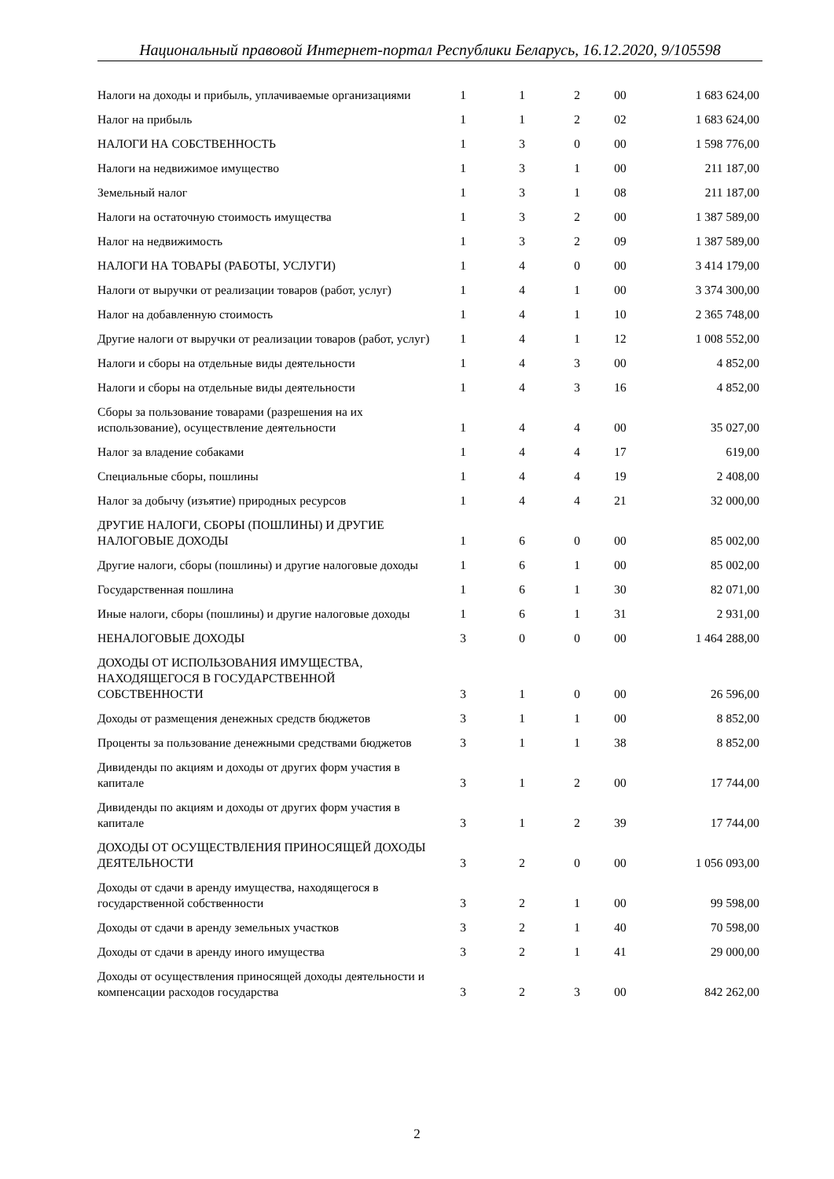Национальный правовой Интернет-портал Республики Беларусь, 16.12.2020, 9/105598
| Налоги на доходы и прибыль, уплачиваемые организациями | 1 | 1 | 2 | 00 | 1 683 624,00 |
| Налог на прибыль | 1 | 1 | 2 | 02 | 1 683 624,00 |
| НАЛОГИ НА СОБСТВЕННОСТЬ | 1 | 3 | 0 | 00 | 1 598 776,00 |
| Налоги на недвижимое имущество | 1 | 3 | 1 | 00 | 211 187,00 |
| Земельный налог | 1 | 3 | 1 | 08 | 211 187,00 |
| Налоги на остаточную стоимость имущества | 1 | 3 | 2 | 00 | 1 387 589,00 |
| Налог на недвижимость | 1 | 3 | 2 | 09 | 1 387 589,00 |
| НАЛОГИ НА ТОВАРЫ (РАБОТЫ, УСЛУГИ) | 1 | 4 | 0 | 00 | 3 414 179,00 |
| Налоги от выручки от реализации товаров (работ, услуг) | 1 | 4 | 1 | 00 | 3 374 300,00 |
| Налог на добавленную стоимость | 1 | 4 | 1 | 10 | 2 365 748,00 |
| Другие налоги от выручки от реализации товаров (работ, услуг) | 1 | 4 | 1 | 12 | 1 008 552,00 |
| Налоги и сборы на отдельные виды деятельности | 1 | 4 | 3 | 00 | 4 852,00 |
| Налоги и сборы на отдельные виды деятельности | 1 | 4 | 3 | 16 | 4 852,00 |
| Сборы за пользование товарами (разрешения на их использование), осуществление деятельности | 1 | 4 | 4 | 00 | 35 027,00 |
| Налог за владение собаками | 1 | 4 | 4 | 17 | 619,00 |
| Специальные сборы, пошлины | 1 | 4 | 4 | 19 | 2 408,00 |
| Налог за добычу (изъятие) природных ресурсов | 1 | 4 | 4 | 21 | 32 000,00 |
| ДРУГИЕ НАЛОГИ, СБОРЫ (ПОШЛИНЫ) И ДРУГИЕ НАЛОГОВЫЕ ДОХОДЫ | 1 | 6 | 0 | 00 | 85 002,00 |
| Другие налоги, сборы (пошлины) и другие налоговые доходы | 1 | 6 | 1 | 00 | 85 002,00 |
| Государственная пошлина | 1 | 6 | 1 | 30 | 82 071,00 |
| Иные налоги, сборы (пошлины) и другие налоговые доходы | 1 | 6 | 1 | 31 | 2 931,00 |
| НЕНАЛОГОВЫЕ ДОХОДЫ | 3 | 0 | 0 | 00 | 1 464 288,00 |
| ДОХОДЫ ОТ ИСПОЛЬЗОВАНИЯ ИМУЩЕСТВА, НАХОДЯЩЕГОСЯ В ГОСУДАРСТВЕННОЙ СОБСТВЕННОСТИ | 3 | 1 | 0 | 00 | 26 596,00 |
| Доходы от размещения денежных средств бюджетов | 3 | 1 | 1 | 00 | 8 852,00 |
| Проценты за пользование денежными средствами бюджетов | 3 | 1 | 1 | 38 | 8 852,00 |
| Дивиденды по акциям и доходы от других форм участия в капитале | 3 | 1 | 2 | 00 | 17 744,00 |
| Дивиденды по акциям и доходы от других форм участия в капитале | 3 | 1 | 2 | 39 | 17 744,00 |
| ДОХОДЫ ОТ ОСУЩЕСТВЛЕНИЯ ПРИНОСЯЩЕЙ ДОХОДЫ ДЕЯТЕЛЬНОСТИ | 3 | 2 | 0 | 00 | 1 056 093,00 |
| Доходы от сдачи в аренду имущества, находящегося в государственной собственности | 3 | 2 | 1 | 00 | 99 598,00 |
| Доходы от сдачи в аренду земельных участков | 3 | 2 | 1 | 40 | 70 598,00 |
| Доходы от сдачи в аренду иного имущества | 3 | 2 | 1 | 41 | 29 000,00 |
| Доходы от осуществления приносящей доходы деятельности и компенсации расходов государства | 3 | 2 | 3 | 00 | 842 262,00 |
2